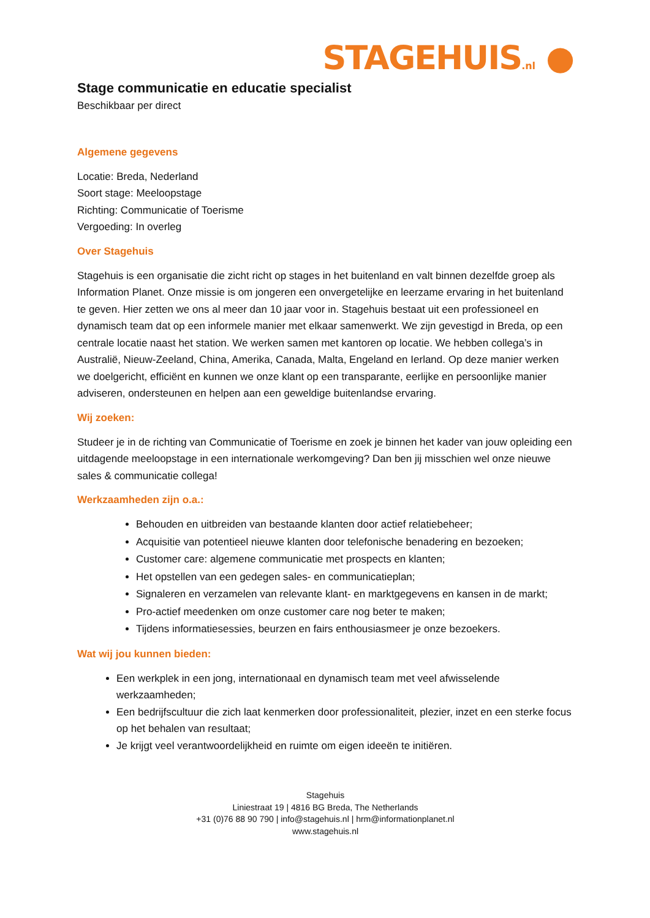STAGEHUIS.nl ●
Stage communicatie en educatie specialist
Beschikbaar per direct
Algemene gegevens
Locatie: Breda, Nederland
Soort stage: Meeloopstage
Richting: Communicatie of Toerisme
Vergoeding: In overleg
Over Stagehuis
Stagehuis is een organisatie die zicht richt op stages in het buitenland en valt binnen dezelfde groep als Information Planet. Onze missie is om jongeren een onvergetelijke en leerzame ervaring in het buitenland te geven. Hier zetten we ons al meer dan 10 jaar voor in. Stagehuis bestaat uit een professioneel en dynamisch team dat op een informele manier met elkaar samenwerkt. We zijn gevestigd in Breda, op een centrale locatie naast het station. We werken samen met kantoren op locatie. We hebben collega’s in Australië, Nieuw-Zeeland, China, Amerika, Canada, Malta, Engeland en Ierland. Op deze manier werken we doelgericht, efficiënt en kunnen we onze klant op een transparante, eerlijke en persoonlijke manier adviseren, ondersteunen en helpen aan een geweldige buitenlandse ervaring.
Wij zoeken:
Studeer je in de richting van Communicatie of Toerisme en zoek je binnen het kader van jouw opleiding een uitdagende meeloopstage in een internationale werkomgeving? Dan ben jij misschien wel onze nieuwe sales & communicatie collega!
Werkzaamheden zijn o.a.:
Behouden en uitbreiden van bestaande klanten door actief relatiebeheer;
Acquisitie van potentieel nieuwe klanten door telefonische benadering en bezoeken;
Customer care: algemene communicatie met prospects en klanten;
Het opstellen van een gedegen sales- en communicatieplan;
Signaleren en verzamelen van relevante klant- en marktgegevens en kansen in de markt;
Pro-actief meedenken om onze customer care nog beter te maken;
Tijdens informatiesessies, beurzen en fairs enthousiasmeer je onze bezoekers.
Wat wij jou kunnen bieden:
Een werkplek in een jong, internationaal en dynamisch team met veel afwisselende werkzaamheden;
Een bedrijfscultuur die zich laat kenmerken door professionaliteit, plezier, inzet en een sterke focus op het behalen van resultaat;
Je krijgt veel verantwoordelijkheid en ruimte om eigen ideeën te initiëren.
Stagehuis
Liniestraat 19 | 4816 BG Breda, The Netherlands
+31 (0)76 88 90 790 | info@stagehuis.nl | hrm@informationplanet.nl
www.stagehuis.nl